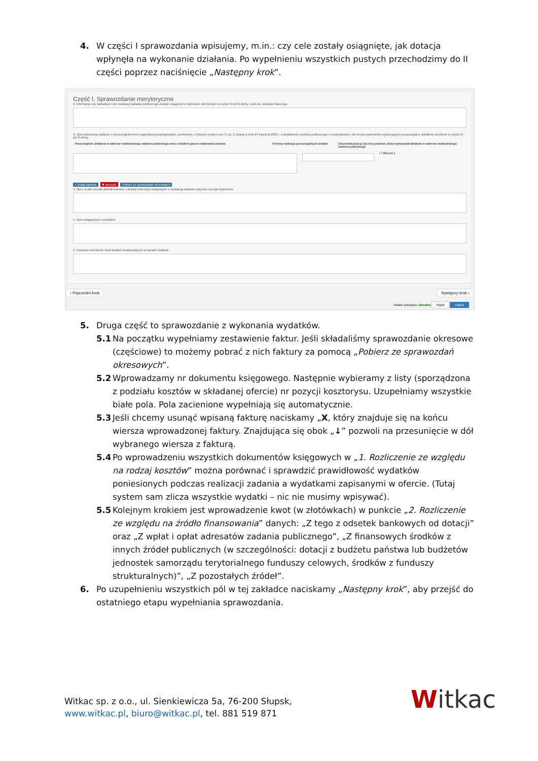4. W części I sprawozdania wpisujemy, m.in.: czy cele zostały osiągnięte, jak dotacja wpłynęła na wykonanie działania. Po wypełnieniu wszystkich pustych przechodzimy do II części poprzez naciśnięcie „Następny krok”.
Część I. Sprawozdanie merytoryczne
2. Informacja czy zakładane cele realizacji zadania publicznego zostały osiągnięte w wymiarze określonym w części III pkt 6 oferty. Jeśli nie, wskazać dlaczego.
3. Opis wykonania zadania z wyszczególnieniem organizacji pozarządowych, podmiotów, o których mowa w art. 3 ust. 3 ustawy z dnia 24 kwietnia 2003 r. o działalności pożytku publicznego i o wolontariacie, lub innych podmiotów wykonujących poszczególne działania określone w części III pkt 9 oferty.
Poszczególne działania w zakresie realizowanego zadania publicznego wraz z krótkim opisem wykonania zadania Terminy realizacji poszczególnych działań Zleceniobiorca(-y) lub inny podmiot, który wykonywał działanie w zakresie realizowanego zadania publicznego
☐ Oferent 1
+ Dodaj zadanie ✖ wyczyść Pobierz ze sprawozdań okresowych
4. Opis, w jaki sposób dofinansowanie z dotacji inwestycji związanych z realizacją zadania wpłynęło na jego wykonanie
5. Opis osiągniętych rezultatów
6. Liczbowe określenie skali działań zrealizowanych w ramach zadania
‹ Poprzedni krok Następny krok ›
Ostatni autozapis: aktualny Wyjdź Zapisz
5. Druga część to sprawozdanie z wykonania wydatków.
5.1 Na początku wypełniamy zestawienie faktur. Jeśli składaliśmy sprawozdanie okresowe (częściowe) to możemy pobrać z nich faktury za pomocą „Pobierz ze sprawozdań okresowych”.
5.2 Wprowadzamy nr dokumentu księgowego. Następnie wybieramy z listy (sporządzona z podziału kosztów w składanej ofercie) nr pozycji kosztorysu. Uzupełniamy wszystkie białe pola. Pola zacienione wypełniają się automatycznie.
5.3 Jeśli chcemy usunąć wpisaną fakturę naciskamy „X, który znajduje się na końcu wiersza wprowadzonej faktury. Znajdująca się obok „↓” pozwoli na przesunięcie w dół wybranego wiersza z fakturą.
5.4 Po wprowadzeniu wszystkich dokumentów księgowych w „1. Rozliczenie ze względu na rodzaj kosztów” można porównać i sprawdzić prawidłowość wydatków poniesionych podczas realizacji zadania a wydatkami zapisanymi w ofercie. (Tutaj system sam zlicza wszystkie wydatki – nic nie musimy wpisywać).
5.5 Kolejnym krokiem jest wprowadzenie kwot (w złotówkach) w punkcie „2. Rozliczenie ze względu na źródło finansowania” danych: „Z tego z odsetek bankowych od dotacji” oraz „Z wpłat i opłat adresatów zadania publicznego”, „Z finansowych środków z innych źródeł publicznych (w szczególności: dotacji z budżetu państwa lub budżetów jednostek samorządu terytorialnego funduszy celowych, środków z funduszy strukturalnych)”, „Z pozostałych źródeł”.
6. Po uzupełnieniu wszystkich pól w tej zakładce naciskamy „Następny krok”, aby przejść do ostatniego etapu wypełniania sprawozdania.
Witkac sp. z o.o., ul. Sienkiewicza 5a, 76-200 Słupsk,
www.witkac.pl, biuro@witkac.pl, tel. 881 519 871
Witkac